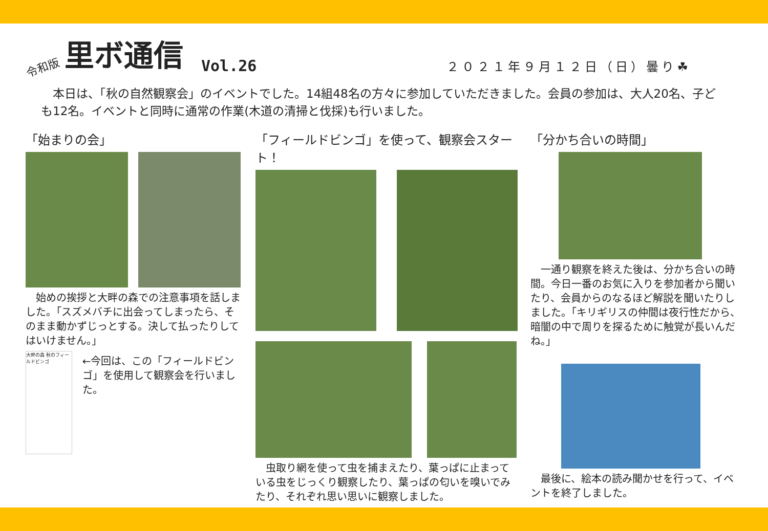令和版 里ボ通信 Vol.26 ２０２１年９月１２日（日）曇り☘
　本日は、「秋の自然観察会」のイベントでした。14組48名の方々に参加していただきました。会員の参加は、大人20名、子ども12名。イベントと同時に通常の作業(木道の清掃と伐採)も行いました。
「始まりの会」
　始めの挨拶と大畔の森での注意事項を話しました。「スズメバチに出会ってしまったら、そのまま動かずじっとする。決して払ったりしてはいけません。」
大畔の森 秋のフィールドビンゴ
←今回は、この「フィールドビンゴ」を使用して観察会を行いました。
「フィールドビンゴ」を使って、観察会スタート！
　虫取り網を使って虫を捕まえたり、葉っぱに止まっている虫をじっくり観察したり、葉っぱの匂いを嗅いでみたり、それぞれ思い思いに観察しました。
「分かち合いの時間」
　一通り観察を終えた後は、分かち合いの時間。今日一番のお気に入りを参加者から聞いたり、会員からのなるほど解説を聞いたりしました。「キリギリスの仲間は夜行性だから、暗闇の中で周りを探るために触覚が長いんだね。」
　最後に、絵本の読み聞かせを行って、イベントを終了しました。